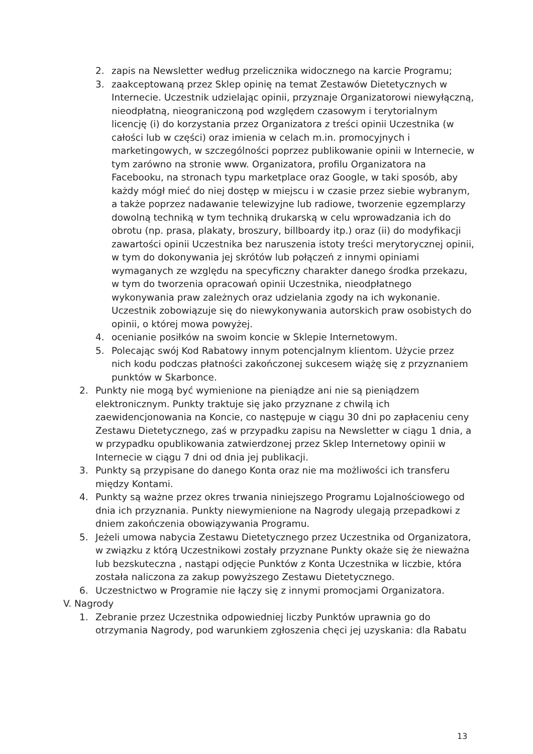2. zapis na Newsletter według przelicznika widocznego na karcie Programu;
3. zaakceptowaną przez Sklep opinię na temat Zestawów Dietetycznych w Internecie. Uczestnik udzielając opinii, przyznaje Organizatorowi niewyłączną, nieodpłatną, nieograniczoną pod względem czasowym i terytorialnym licencję (i) do korzystania przez Organizatora z treści opinii Uczestnika (w całości lub w części) oraz imienia w celach m.in. promocyjnych i marketingowych, w szczególności poprzez publikowanie opinii w Internecie, w tym zarówno na stronie www. Organizatora, profilu Organizatora na Facebooku, na stronach typu marketplace oraz Google, w taki sposób, aby każdy mógł mieć do niej dostęp w miejscu i w czasie przez siebie wybranym, a także poprzez nadawanie telewizyjne lub radiowe, tworzenie egzemplarzy dowolną techniką w tym techniką drukarską w celu wprowadzania ich do obrotu (np. prasa, plakaty, broszury, billboardy itp.) oraz (ii) do modyfikacji zawartości opinii Uczestnika bez naruszenia istoty treści merytorycznej opinii, w tym do dokonywania jej skrótów lub połączeń z innymi opiniami wymaganych ze względu na specyficzny charakter danego środka przekazu, w tym do tworzenia opracowań opinii Uczestnika, nieodpłatnego wykonywania praw zależnych oraz udzielania zgody na ich wykonanie. Uczestnik zobowiązuje się do niewykonywania autorskich praw osobistych do opinii, o której mowa powyżej.
4. ocenianie posiłków na swoim koncie w Sklepie Internetowym.
5. Polecając swój Kod Rabatowy innym potencjalnym klientom. Użycie przez nich kodu podczas płatności zakończonej sukcesem wiążę się z przyznaniem punktów w Skarbonce.
2. Punkty nie mogą być wymienione na pieniądze ani nie są pieniądzem elektronicznym. Punkty traktuje się jako przyznane z chwilą ich zaewidencjonowania na Koncie, co następuje w ciągu 30 dni po zapłaceniu ceny Zestawu Dietetycznego, zaś w przypadku zapisu na Newsletter w ciągu 1 dnia, a w przypadku opublikowania zatwierdzonej przez Sklep Internetowy opinii w Internecie w ciągu 7 dni od dnia jej publikacji.
3. Punkty są przypisane do danego Konta oraz nie ma możliwości ich transferu między Kontami.
4. Punkty są ważne przez okres trwania niniejszego Programu Lojalnościowego od dnia ich przyznania. Punkty niewymienione na Nagrody ulegają przepadkowi z dniem zakończenia obowiązywania Programu.
5. Jeżeli umowa nabycia Zestawu Dietetycznego przez Uczestnika od Organizatora, w związku z którą Uczestnikowi zostały przyznane Punkty okaże się że nieważna lub bezskuteczna , nastąpi odjęcie Punktów z Konta Uczestnika w liczbie, która została naliczona za zakup powyższego Zestawu Dietetycznego.
6. Uczestnictwo w Programie nie łączy się z innymi promocjami Organizatora.
V. Nagrody
1. Zebranie przez Uczestnika odpowiedniej liczby Punktów uprawnia go do otrzymania Nagrody, pod warunkiem zgłoszenia chęci jej uzyskania: dla Rabatu
13